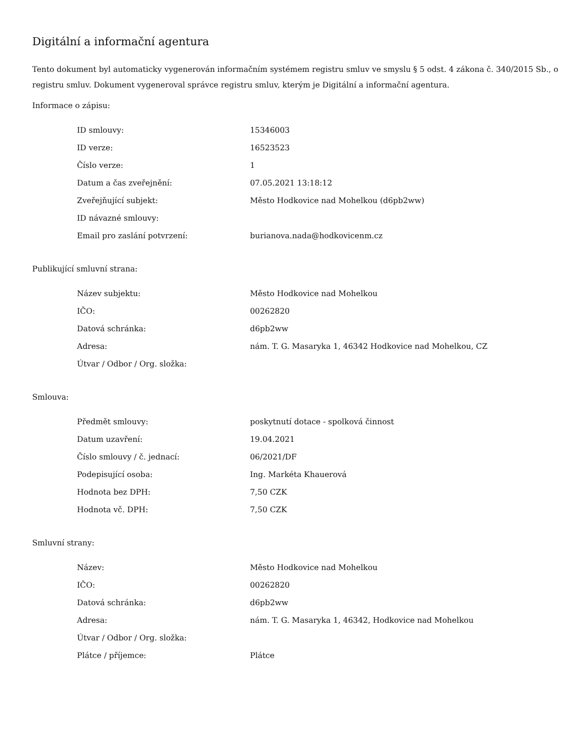Digitální a informační agentura
Tento dokument byl automaticky vygenerován informačním systémem registru smluv ve smyslu § 5 odst. 4 zákona č. 340/2015 Sb., o registru smluv. Dokument vygeneroval správce registru smluv, kterým je Digitální a informační agentura.
Informace o zápisu:
| ID smlouvy: | 15346003 |
| ID verze: | 16523523 |
| Číslo verze: | 1 |
| Datum a čas zveřejnění: | 07.05.2021 13:18:12 |
| Zveřejňující subjekt: | Město Hodkovice nad Mohelkou (d6pb2ww) |
| ID návazné smlouvy: | |
| Email pro zaslání potvrzení: | burianova.nada@hodkovicenm.cz |
Publikující smluvní strana:
| Název subjektu: | Město Hodkovice nad Mohelkou |
| IČO: | 00262820 |
| Datová schránka: | d6pb2ww |
| Adresa: | nám. T. G. Masaryka 1, 46342 Hodkovice nad Mohelkou, CZ |
| Útvar / Odbor / Org. složka: | |
Smlouva:
| Předmět smlouvy: | poskytnutí dotace - spolková činnost |
| Datum uzavření: | 19.04.2021 |
| Číslo smlouvy / č. jednací: | 06/2021/DF |
| Podepisující osoba: | Ing. Markéta Khauerová |
| Hodnota bez DPH: | 7,50 CZK |
| Hodnota vč. DPH: | 7,50 CZK |
Smluvní strany:
| Název: | Město Hodkovice nad Mohelkou |
| IČO: | 00262820 |
| Datová schránka: | d6pb2ww |
| Adresa: | nám. T. G. Masaryka 1, 46342, Hodkovice nad Mohelkou |
| Útvar / Odbor / Org. složka: | |
| Plátce / příjemce: | Plátce |